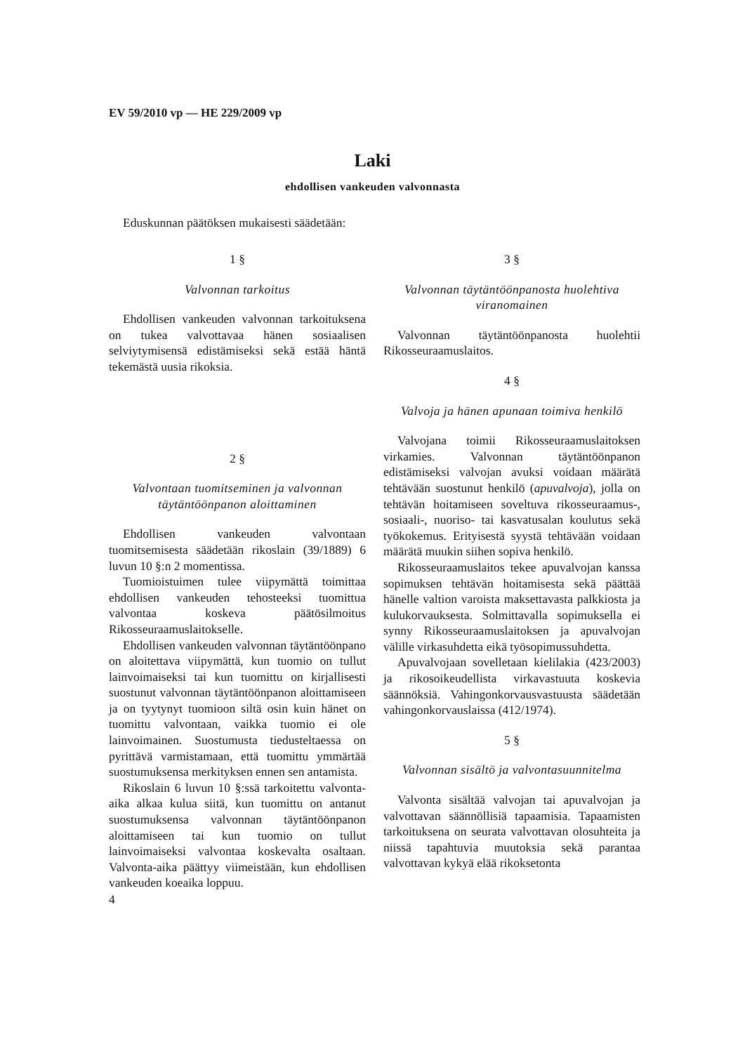EV 59/2010 vp — HE 229/2009 vp
Laki
ehdollisen vankeuden valvonnasta
Eduskunnan päätöksen mukaisesti säädetään:
1 §
Valvonnan tarkoitus
Ehdollisen vankeuden valvonnan tarkoituksena on tukea valvottavaa hänen sosiaalisen selviytymisensä edistämiseksi sekä estää häntä tekemästä uusia rikoksia.
2 §
Valvontaan tuomitseminen ja valvonnan täytäntöönpanon aloittaminen
Ehdollisen vankeuden valvontaan tuomitsemisesta säädetään rikoslain (39/1889) 6 luvun 10 §:n 2 momentissa.
Tuomioistuimen tulee viipymättä toimittaa ehdollisen vankeuden tehosteeksi tuomittua valvontaa koskeva päätösilmoitus Rikosseuraamuslaitokselle.
Ehdollisen vankeuden valvonnan täytäntöönpano on aloitettava viipymättä, kun tuomio on tullut lainvoimaiseksi tai kun tuomittu on kirjallisesti suostunut valvonnan täytäntöönpanon aloittamiseen ja on tyytynyt tuomioon siltä osin kuin hänet on tuomittu valvontaan, vaikka tuomio ei ole lainvoimainen. Suostumusta tiedusteltaessa on pyrittävä varmistamaan, että tuomittu ymmärtää suostumuksensa merkityksen ennen sen antamista.
Rikoslain 6 luvun 10 §:ssä tarkoitettu valvonta-aika alkaa kulua siitä, kun tuomittu on antanut suostumuksensa valvonnan täytäntöönpanon aloittamiseen tai kun tuomio on tullut lainvoimaiseksi valvontaa koskevalta osaltaan. Valvonta-aika päättyy viimeistään, kun ehdollisen vankeuden koeaika loppuu.
3 §
Valvonnan täytäntöönpanosta huolehtiva viranomainen
Valvonnan täytäntöönpanosta huolehtii Rikosseuraamuslaitos.
4 §
Valvoja ja hänen apunaan toimiva henkilö
Valvojana toimii Rikosseuraamuslaitoksen virkamies. Valvonnan täytäntöönpanon edistämiseksi valvojan avuksi voidaan määrätä tehtävään suostunut henkilö (apuvalvoja), jolla on tehtävän hoitamiseen soveltuva rikosseuraamus-, sosiaali-, nuoriso- tai kasvatusalan koulutus sekä työkokemus. Erityisestä syystä tehtävään voidaan määrätä muukin siihen sopiva henkilö.
Rikosseuraamuslaitos tekee apuvalvojan kanssa sopimuksen tehtävän hoitamisesta sekä päättää hänelle valtion varoista maksettavasta palkkiosta ja kulukorvauksesta. Solmittavalla sopimuksella ei synny Rikosseuraamuslaitoksen ja apuvalvojan välille virkasuhdetta eikä työsopimussuhdetta.
Apuvalvojaan sovelletaan kielilakia (423/2003) ja rikosoikeudellista virkavastuuta koskevia säännöksiä. Vahingonkorvausvastuusta säädetään vahingonkorvauslaissa (412/1974).
5 §
Valvonnan sisältö ja valvontasuunnitelma
Valvonta sisältää valvojan tai apuvalvojan ja valvottavan säännöllisiä tapaamisia. Tapaamisten tarkoituksena on seurata valvottavan olosuhteita ja niissä tapahtuvia muutoksia sekä parantaa valvottavan kykyä elää rikoksetonta
4